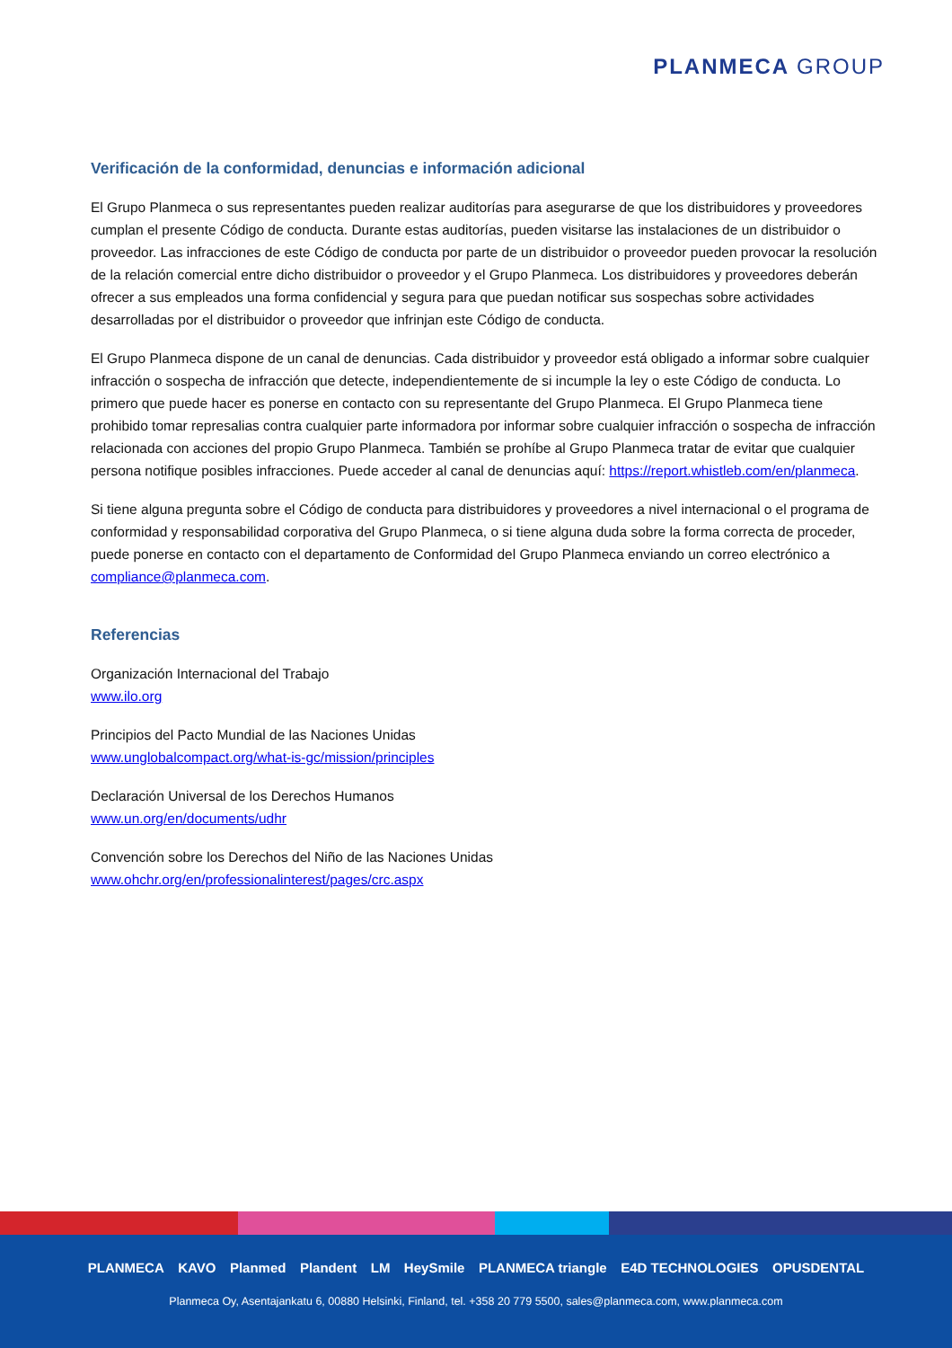PLANMECA GROUP
Verificación de la conformidad, denuncias e información adicional
El Grupo Planmeca o sus representantes pueden realizar auditorías para asegurarse de que los distribuidores y proveedores cumplan el presente Código de conducta. Durante estas auditorías, pueden visitarse las instalaciones de un distribuidor o proveedor. Las infracciones de este Código de conducta por parte de un distribuidor o proveedor pueden provocar la resolución de la relación comercial entre dicho distribuidor o proveedor y el Grupo Planmeca. Los distribuidores y proveedores deberán ofrecer a sus empleados una forma confidencial y segura para que puedan notificar sus sospechas sobre actividades desarrolladas por el distribuidor o proveedor que infrinjan este Código de conducta.
El Grupo Planmeca dispone de un canal de denuncias. Cada distribuidor y proveedor está obligado a informar sobre cualquier infracción o sospecha de infracción que detecte, independientemente de si incumple la ley o este Código de conducta. Lo primero que puede hacer es ponerse en contacto con su representante del Grupo Planmeca. El Grupo Planmeca tiene prohibido tomar represalias contra cualquier parte informadora por informar sobre cualquier infracción o sospecha de infracción relacionada con acciones del propio Grupo Planmeca. También se prohíbe al Grupo Planmeca tratar de evitar que cualquier persona notifique posibles infracciones. Puede acceder al canal de denuncias aquí: https://report.whistleb.com/en/planmeca.
Si tiene alguna pregunta sobre el Código de conducta para distribuidores y proveedores a nivel internacional o el programa de conformidad y responsabilidad corporativa del Grupo Planmeca, o si tiene alguna duda sobre la forma correcta de proceder, puede ponerse en contacto con el departamento de Conformidad del Grupo Planmeca enviando un correo electrónico a compliance@planmeca.com.
Referencias
Organización Internacional del Trabajo
www.ilo.org
Principios del Pacto Mundial de las Naciones Unidas
www.unglobalcompact.org/what-is-gc/mission/principles
Declaración Universal de los Derechos Humanos
www.un.org/en/documents/udhr
Convención sobre los Derechos del Niño de las Naciones Unidas
www.ohchr.org/en/professionalinterest/pages/crc.aspx
PLANMECA KAVO Planmed Plandent LM HeySmile PLANMECA triangle E4D TECHNOLOGIES OPUSDENTAL
Planmeca Oy, Asentajankatu 6, 00880 Helsinki, Finland, tel. +358 20 779 5500, sales@planmeca.com, www.planmeca.com